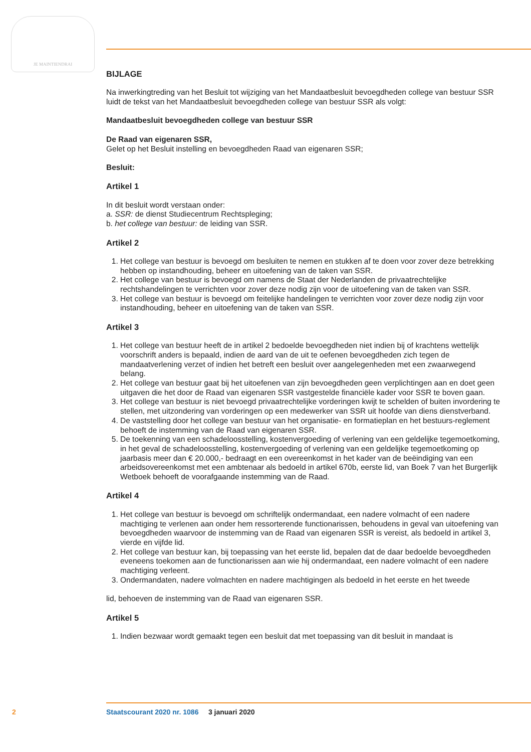JE MAINTIENDRAI
BIJLAGE
Na inwerkingtreding van het Besluit tot wijziging van het Mandaatbesluit bevoegdheden college van bestuur SSR luidt de tekst van het Mandaatbesluit bevoegdheden college van bestuur SSR als volgt:
Mandaatbesluit bevoegdheden college van bestuur SSR
De Raad van eigenaren SSR,
Gelet op het Besluit instelling en bevoegdheden Raad van eigenaren SSR;
Besluit:
Artikel 1
In dit besluit wordt verstaan onder:
a. SSR: de dienst Studiecentrum Rechtspleging;
b. het college van bestuur: de leiding van SSR.
Artikel 2
1. Het college van bestuur is bevoegd om besluiten te nemen en stukken af te doen voor zover deze betrekking hebben op instandhouding, beheer en uitoefening van de taken van SSR.
2. Het college van bestuur is bevoegd om namens de Staat der Nederlanden de privaatrechtelijke rechtshandelingen te verrichten voor zover deze nodig zijn voor de uitoefening van de taken van SSR.
3. Het college van bestuur is bevoegd om feitelijke handelingen te verrichten voor zover deze nodig zijn voor instandhouding, beheer en uitoefening van de taken van SSR.
Artikel 3
1. Het college van bestuur heeft de in artikel 2 bedoelde bevoegdheden niet indien bij of krachtens wettelijk voorschrift anders is bepaald, indien de aard van de uit te oefenen bevoegdheden zich tegen de mandaatverlening verzet of indien het betreft een besluit over aangelegenheden met een zwaarwegend belang.
2. Het college van bestuur gaat bij het uitoefenen van zijn bevoegdheden geen verplichtingen aan en doet geen uitgaven die het door de Raad van eigenaren SSR vastgestelde financiële kader voor SSR te boven gaan.
3. Het college van bestuur is niet bevoegd privaatrechtelijke vorderingen kwijt te schelden of buiten invordering te stellen, met uitzondering van vorderingen op een medewerker van SSR uit hoofde van diens dienstverband.
4. De vaststelling door het college van bestuur van het organisatie- en formatieplan en het bestuurs-reglement behoeft de instemming van de Raad van eigenaren SSR.
5. De toekenning van een schadeloosstelling, kostenvergoeding of verlening van een geldelijke tegemoetkoming, in het geval de schadeloosstelling, kostenvergoeding of verlening van een geldelijke tegemoetkoming op jaarbasis meer dan € 20.000,- bedraagt en een overeenkomst in het kader van de beëindiging van een arbeidsovereenkomst met een ambtenaar als bedoeld in artikel 670b, eerste lid, van Boek 7 van het Burgerlijk Wetboek behoeft de voorafgaande instemming van de Raad.
Artikel 4
1. Het college van bestuur is bevoegd om schriftelijk ondermandaat, een nadere volmacht of een nadere machtiging te verlenen aan onder hem ressorterende functionarissen, behoudens in geval van uitoefening van bevoegdheden waarvoor de instemming van de Raad van eigenaren SSR is vereist, als bedoeld in artikel 3, vierde en vijfde lid.
2. Het college van bestuur kan, bij toepassing van het eerste lid, bepalen dat de daar bedoelde bevoegdheden eveneens toekomen aan de functionarissen aan wie hij ondermandaat, een nadere volmacht of een nadere machtiging verleent.
3. Ondermandaten, nadere volmachten en nadere machtigingen als bedoeld in het eerste en het tweede
lid, behoeven de instemming van de Raad van eigenaren SSR.
Artikel 5
1. Indien bezwaar wordt gemaakt tegen een besluit dat met toepassing van dit besluit in mandaat is
2 Staatscourant 2020 nr. 1086 3 januari 2020